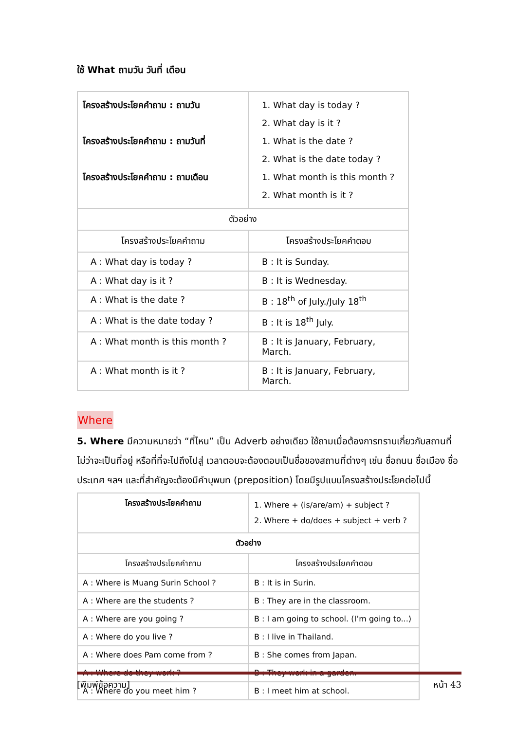ใช้ What ถามวัน วันที่ เดือน
| โครงสร้างประโยคคำถาม : ถามวัน โครงสร้างประโยคคำถาม : ถามวันที่ โครงสร้างประโยคคำถาม : ถามเดือน | 1. What day is today ? 2. What day is it ? 1. What is the date ? 2. What is the date today ? 1. What month is this month ? 2. What month is it ? |
| ตัวอย่าง | |
| โครงสร้างประโยคคำถาม | โครงสร้างประโยคคำตอบ |
| A : What day is today ? | B : It is Sunday. |
| A : What day is it ? | B : It is Wednesday. |
| A : What is the date ? | B : 18<sup>th</sup> of July./July 18<sup>th</sup> |
| A : What is the date today ? | B : It is 18<sup>th</sup> July. |
| A : What month is this month ? | B : It is January, February, March. |
| A : What month is it ? | B : It is January, February, March. |
Where
5. Where มีความหมายว่า “ที่ไหน” เป็น Adverb อย่างเดียว ใช้ถามเมื่อต้องการทราบเกี่ยวกับสถานที่ ไม่ว่าจะเป็นที่อยู่ หรือที่ที่จะไปถึงไปสู่ เวลาตอบจะต้องตอบเป็นชื่อของสถานที่ต่างๆ เช่น ชื่อถนน ชื่อเมือง ชื่อประเทศ ฯลฯ และที่สำคัญจะต้องมีคำบุพบท (preposition) โดยมีรูปแบบโครงสร้างประโยคต่อไปนี้
| โครงสร้างประโยคคำถาม | 1. Where + (is/are/am) + subject ? 2. Where + do/does + subject + verb ? |
| ตัวอย่าง | |
| โครงสร้างประโยคคำถาม | โครงสร้างประโยคคำตอบ |
| A : Where is Muang Surin School ? | B : It is in Surin. |
| A : Where are the students ? | B : They are in the classroom. |
| A : Where are you going ? | B : I am going to school. (I’m going to...) |
| A : Where do you live ? | B : I live in Thailand. |
| A : Where does Pam come from ? | B : She comes from Japan. |
| A : Where do they work ? | B : They work in a garden. |
| A : Where do you meet him ? | B : I meet him at school. |
[พิมพ์ข้อความ] หน้า 43